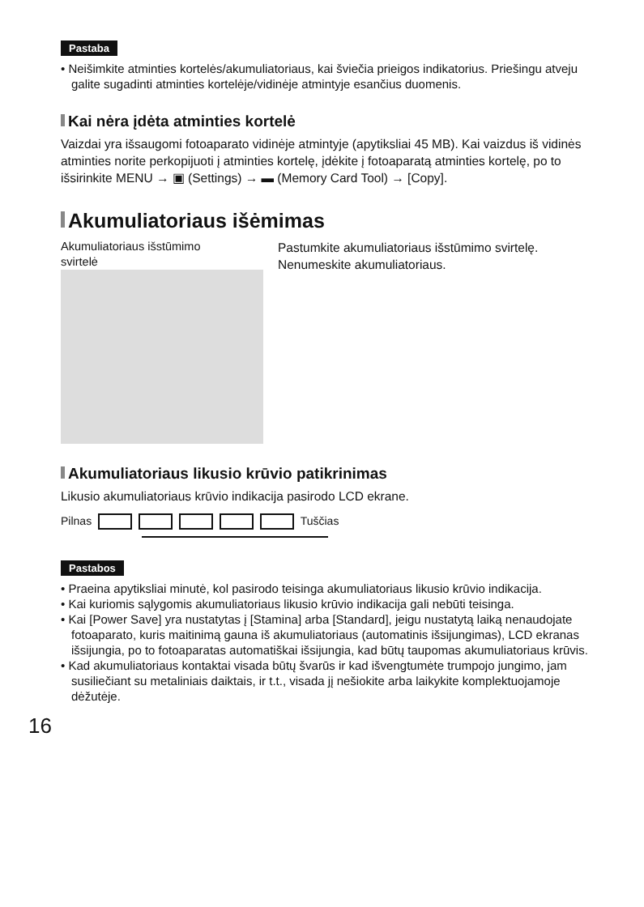Pastaba
• Neišimkite atminties kortelės/akumuliatoriaus, kai šviečia prieigos indikatorius. Priešingu atveju galite sugadinti atminties kortelėje/vidinėje atmintyje esančius duomenis.
Kai nėra įdėta atminties kortelė
Vaizdai yra išsaugomi fotoaparato vidinėje atmintyje (apytiksliai 45 MB). Kai vaizdus iš vidinės atminties norite perkopijuoti į atminties kortelę, įdėkite į fotoaparatą atminties kortelę, po to išsirinkite MENU → ▣ (Settings) → ▬ (Memory Card Tool) → [Copy].
Akumuliatoriaus išėmimas
Akumuliatoriaus išstūmimo
svirtelė
Pastumkite akumuliatoriaus išstūmimo svirtelę. Nenumeskite akumuliatoriaus.
Akumuliatoriaus likusio krūvio patikrinimas
Likusio akumuliatoriaus krūvio indikacija pasirodo LCD ekrane.
Pilnas Tuščias
Pastabos
• Praeina apytiksliai minutė, kol pasirodo teisinga akumuliatoriaus likusio krūvio indikacija.
• Kai kuriomis sąlygomis akumuliatoriaus likusio krūvio indikacija gali nebūti teisinga.
• Kai [Power Save] yra nustatytas į [Stamina] arba [Standard], jeigu nustatytą laiką nenaudojate fotoaparato, kuris maitinimą gauna iš akumuliatoriaus (automatinis išsijungimas), LCD ekranas išsijungia, po to fotoaparatas automatiškai išsijungia, kad būtų taupomas akumuliatoriaus krūvis.
• Kad akumuliatoriaus kontaktai visada būtų švarūs ir kad išvengtumėte trumpojo jungimo, jam susiliečiant su metaliniais daiktais, ir t.t., visada jį nešiokite arba laikykite komplektuojamoje dėžutėje.
16